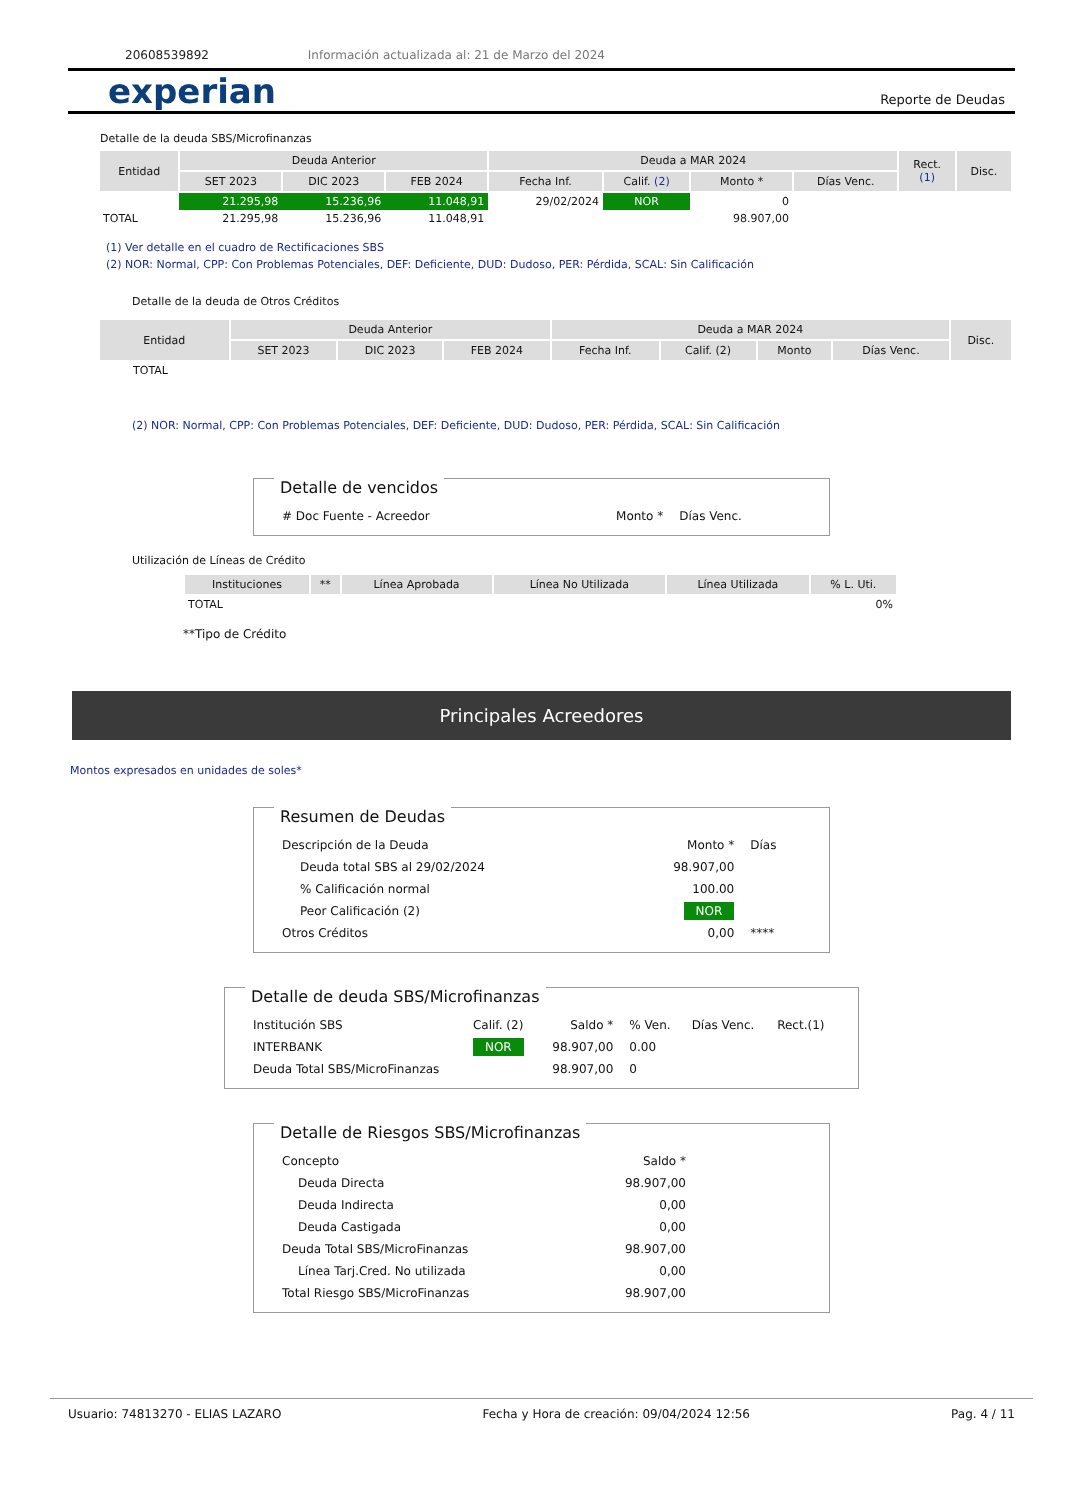20608539892 Información actualizada al: 21 de Marzo del 2024
experian
Reporte de Deudas
Detalle de la deuda SBS/Microfinanzas
| Entidad | Deuda Anterior | | | Deuda a MAR 2024 | | | | Rect. (1) | Disc. |
| --- | --- | --- | --- | --- | --- | --- | --- | --- | --- |
| | SET 2023 | DIC 2023 | FEB 2024 | Fecha Inf. | Calif. (2) | Monto * | Días Venc. | | |
| | 21.295,98 | 15.236,96 | 11.048,91 | 29/02/2024 | NOR | 0 | | | |
| TOTAL | 21.295,98 | 15.236,96 | 11.048,91 | | | 98.907,00 | | | |
(1) Ver detalle en el cuadro de Rectificaciones SBS
(2) NOR: Normal, CPP: Con Problemas Potenciales, DEF: Deficiente, DUD: Dudoso, PER: Pérdida, SCAL: Sin Calificación
Detalle de la deuda de Otros Créditos
| Entidad | Deuda Anterior | | | Deuda a MAR 2024 | | | | Disc. |
| --- | --- | --- | --- | --- | --- | --- | --- | --- |
| | SET 2023 | DIC 2023 | FEB 2024 | Fecha Inf. | Calif. (2) | Monto | Días Venc. | |
| TOTAL | | | | | | | | |
(2) NOR: Normal, CPP: Con Problemas Potenciales, DEF: Deficiente, DUD: Dudoso, PER: Pérdida, SCAL: Sin Calificación
Detalle de vencidos
| # Doc Fuente - Acreedor | Monto * | Días Venc. |
Utilización de Líneas de Crédito
| Instituciones | ** | Línea Aprobada | Línea No Utilizada | Línea Utilizada | % L. Uti. |
| --- | --- | --- | --- | --- | --- |
| TOTAL | | | | | 0% |
**Tipo de Crédito
Principales Acreedores
Montos expresados en unidades de soles*
Resumen de Deudas
| Descripción de la Deuda | Monto * | Días |
| Deuda total SBS al 29/02/2024 | 98.907,00 | |
| % Calificación normal | 100.00 | |
| Peor Calificación (2) | NOR | |
| Otros Créditos | 0,00 | **** |
Detalle de deuda SBS/Microfinanzas
| Institución SBS | Calif. (2) | Saldo * | % Ven. | Días Venc. | Rect.(1) |
| INTERBANK | NOR | 98.907,00 | 0.00 | | |
| Deuda Total SBS/MicroFinanzas | | 98.907,00 | 0 | | |
Detalle de Riesgos SBS/Microfinanzas
| Concepto | Saldo * |
| Deuda Directa | 98.907,00 |
| Deuda Indirecta | 0,00 |
| Deuda Castigada | 0,00 |
| Deuda Total SBS/MicroFinanzas | 98.907,00 |
| Línea Tarj.Cred. No utilizada | 0,00 |
| Total Riesgo SBS/MicroFinanzas | 98.907,00 |
Usuario: 74813270 - ELIAS LAZARO Fecha y Hora de creación: 09/04/2024 12:56 Pag. 4 / 11